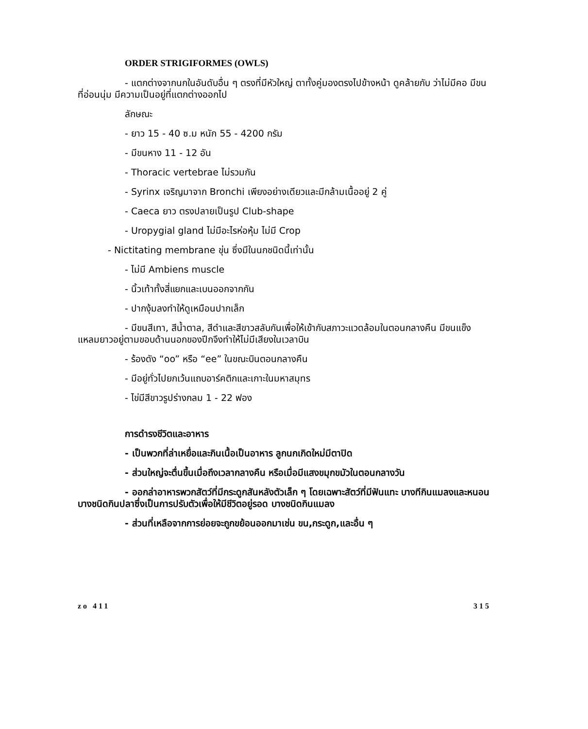ORDER STRIGIFORMES (OWLS)
- แตกต่างจากนกในอันดับอื่น ๆ ตรงที่มีหัวใหญ่ ตาทั้งคู่มองตรงไปข้างหน้า ดูคล้ายกับ ว่าไม่มีคอ มีขนที่อ่อนนุ่ม มีความเป็นอยู่ที่แตกต่างออกไป
ลักษณะ
- ยาว 15 - 40 ซ.ม หนัก 55 - 4200 กรัม
- มีขนหาง 11 - 12 อัน
- Thoracic vertebrae ไม่รวมกัน
- Syrinx เจริญมาจาก Bronchi เพียงอย่างเดียวและมีกล้ามเนื้ออยู่ 2 คู่
- Caeca ยาว ตรงปลายเป็นรูป Club-shape
- Uropygial gland ไม่มีอะไรห่อหุ้ม ไม่มี Crop
- Nictitating membrane ขุ่น ซึ่งมีในนกชนิดนี้เท่านั้น
- ไม่มี Ambiens muscle
- นิ้วเท้าทั้งสี่แยกและเบนออกจากกัน
- ปากงุ้มลงทำให้ดูเหมือนปากเล็ก
- มีขนสีเทา, สีน้ำตาล, สีดำและสีขาวสลับกันเพื่อให้เข้ากับสภาวะแวดล้อมในตอนกลางคืน มีขนแข็งแหลมยาวอยู่ตามขอบด้านนอกของปีกจึงทำให้ไม่มีเสียงในเวลาบิน
- ร้องดัง “oo” หรือ “ee” ในขณะบินตอนกลางคืน
- มีอยู่ทั่วไปยกเว้นแถบอาร์คติกและเกาะในมหาสมุทร
- ไข่มีสีขาวรูปร่างกลม 1 - 22 ฟอง
การดำรงชีวิตและอาหาร
- เป็นพวกที่ล่าเหยื่อและกินเนื้อเป็นอาหาร ลูกนกเกิดใหม่มีตาปิด
- ส่วนใหญ่จะตื่นขึ้นเมื่อถึงเวลากลางคืน หรือเมื่อมีแสงขมุกขมัวในตอนกลางวัน
- ออกล่าอาหารพวกสัตว์ที่มีกระดูกสันหลังตัวเล็ก ๆ โดยเฉพาะสัตว์ที่มีฟันแทะ บางทีกินแมลงและหนอน บางชนิดกินปลาซึ่งเป็นการปรับตัวเพื่อให้มีชีวิตอยู่รอด บางชนิดกินแมลง
- ส่วนที่เหลือจากการย่อยจะถูกขย้อนออกมาเช่น ขน,กระดูก,และอื่น ๆ
zo 411 315